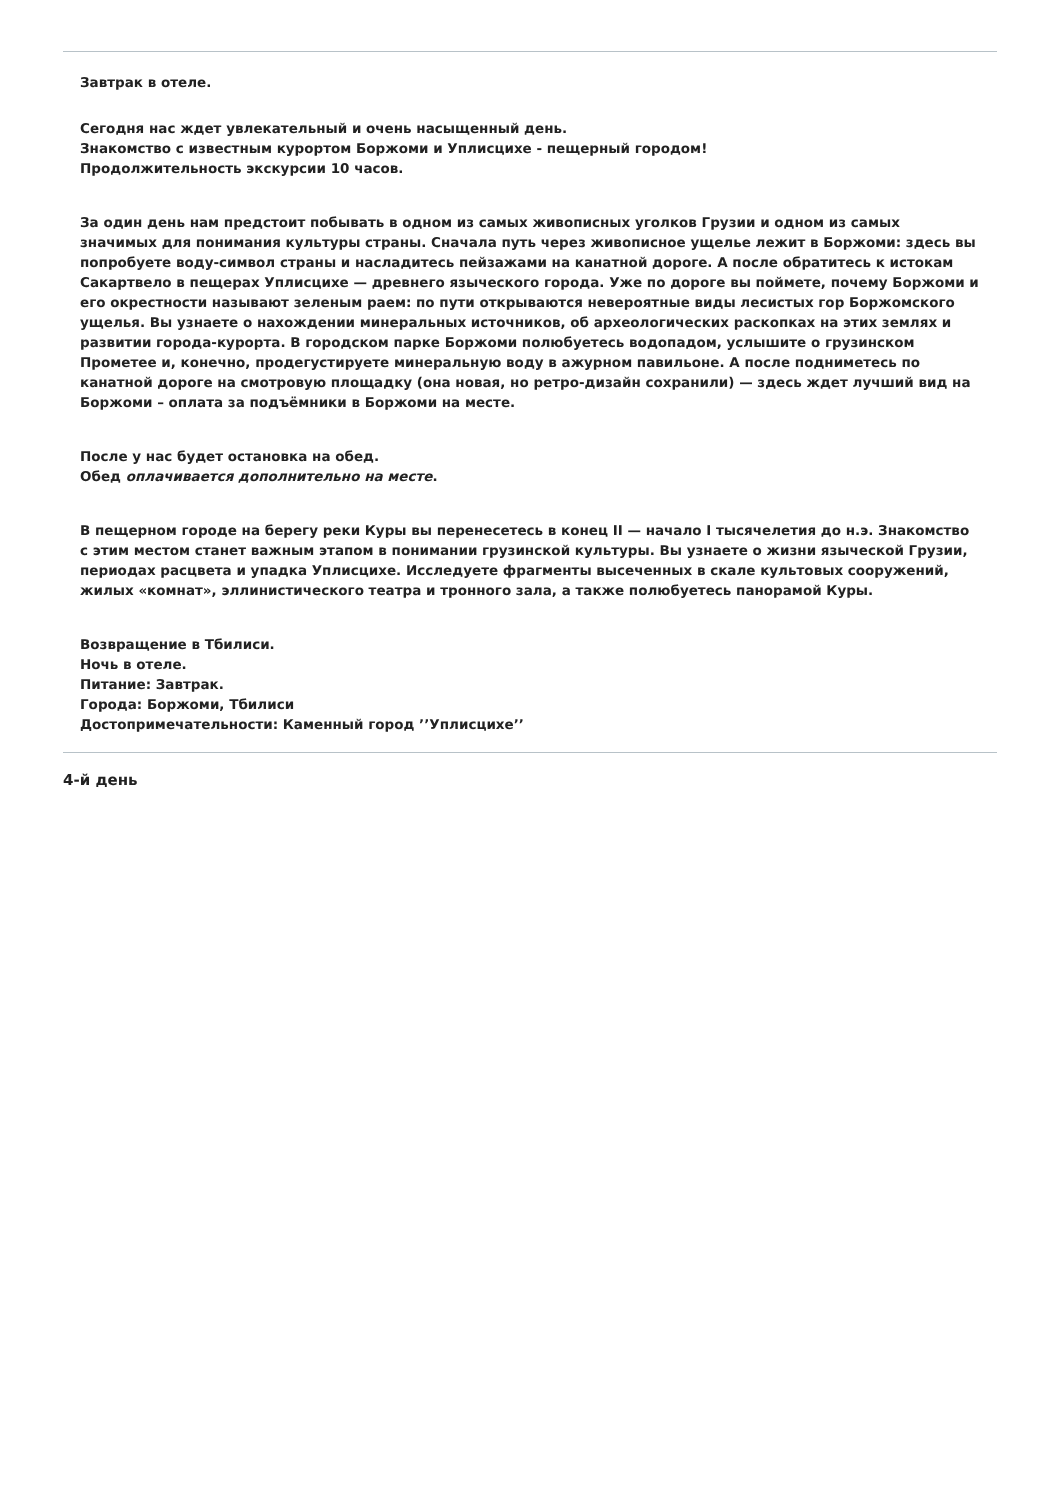Завтрак в отеле.
Сегодня нас ждет увлекательный и очень насыщенный день.
Знакомство с известным курортом Боржоми и Уплисцихе - пещерный городом!
Продолжительность экскурсии 10 часов.
За один день нам предстоит побывать в одном из самых живописных уголков Грузии и одном из самых значимых для понимания культуры страны. Сначала путь через живописное ущелье лежит в Боржоми: здесь вы попробуете воду-символ страны и насладитесь пейзажами на канатной дороге. А после обратитесь к истокам Сакартвело в пещерах Уплисцихе — древнего языческого города. Уже по дороге вы поймете, почему Боржоми и его окрестности называют зеленым раем: по пути открываются невероятные виды лесистых гор Боржомского ущелья. Вы узнаете о нахождении минеральных источников, об археологических раскопках на этих землях и развитии города-курорта. В городском парке Боржоми полюбуетесь водопадом, услышите о грузинском Прометее и, конечно, продегустируете минеральную воду в ажурном павильоне. А после подниметесь по канатной дороге на смотровую площадку (она новая, но ретро-дизайн сохранили) — здесь ждет лучший вид на Боржоми – оплата за подъёмники в Боржоми на месте.
После у нас будет остановка на обед.
Обед оплачивается дополнительно на месте.
В пещерном городе на берегу реки Куры вы перенесетесь в конец II — начало I тысячелетия до н.э. Знакомство с этим местом станет важным этапом в понимании грузинской культуры. Вы узнаете о жизни языческой Грузии, периодах расцвета и упадка Уплисцихе. Исследуете фрагменты высеченных в скале культовых сооружений, жилых «комнат», эллинистического театра и тронного зала, а также полюбуетесь панорамой Куры.
Возвращение в Тбилиси.
Ночь в отеле.
Питание: Завтрак.
Города: Боржоми, Тбилиси
Достопримечательности: Каменный город ’’Уплисцихе’’
4-й день